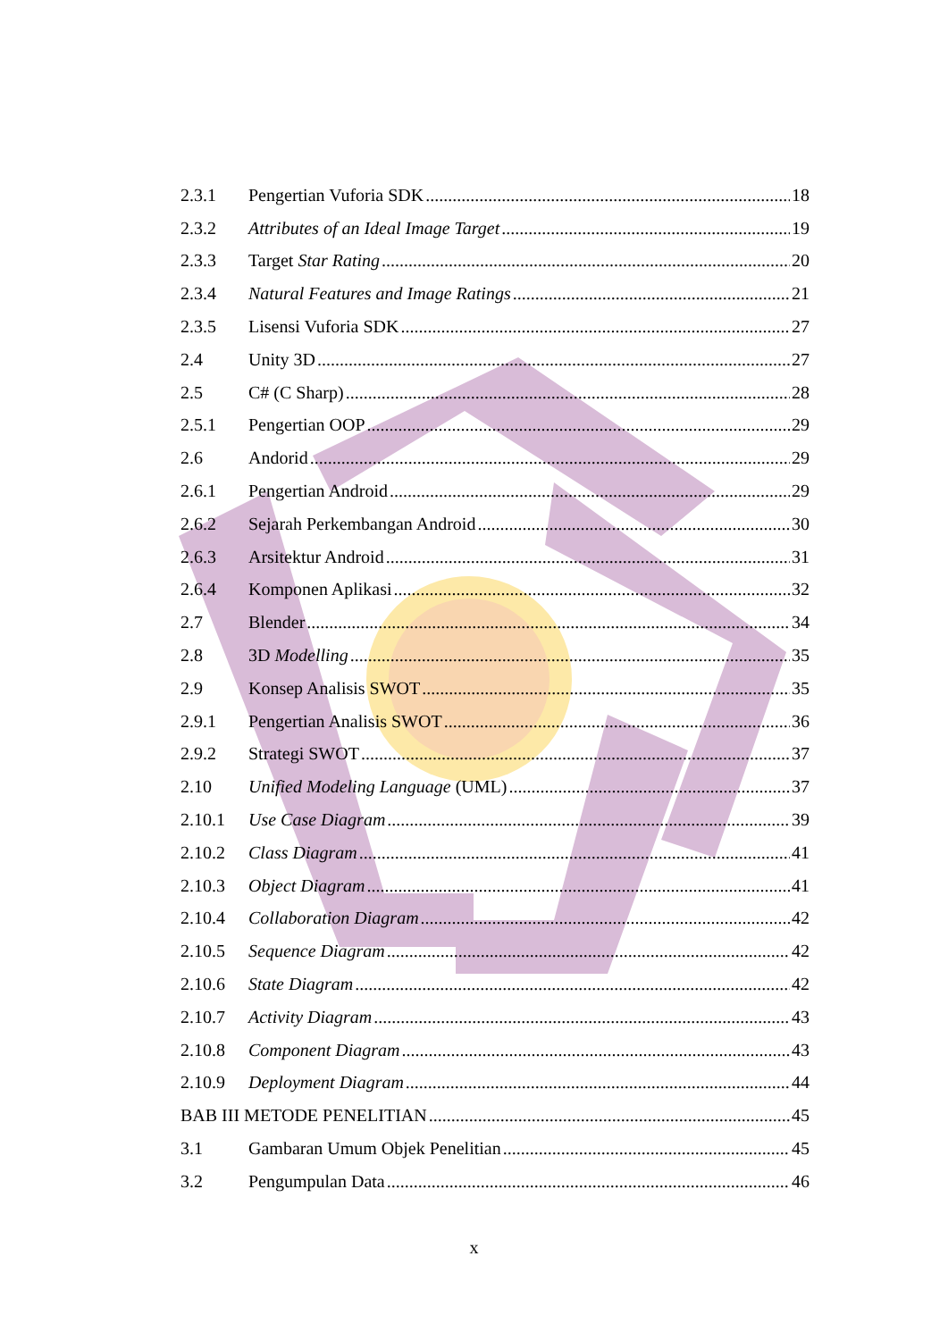2.3.1 Pengertian Vuforia SDK 18
2.3.2 Attributes of an Ideal Image Target 19
2.3.3 Target Star Rating 20
2.3.4 Natural Features and Image Ratings 21
2.3.5 Lisensi Vuforia SDK 27
2.4 Unity 3D 27
2.5 C# (C Sharp) 28
2.5.1 Pengertian OOP 29
2.6 Andorid 29
2.6.1 Pengertian Android 29
2.6.2 Sejarah Perkembangan Android 30
2.6.3 Arsitektur Android 31
2.6.4 Komponen Aplikasi 32
2.7 Blender 34
2.8 3D Modelling 35
2.9 Konsep Analisis SWOT 35
2.9.1 Pengertian Analisis SWOT 36
2.9.2 Strategi SWOT 37
2.10 Unified Modeling Language (UML) 37
2.10.1 Use Case Diagram 39
2.10.2 Class Diagram 41
2.10.3 Object Diagram 41
2.10.4 Collaboration Diagram 42
2.10.5 Sequence Diagram 42
2.10.6 State Diagram 42
2.10.7 Activity Diagram 43
2.10.8 Component Diagram 43
2.10.9 Deployment Diagram 44
BAB III METODE PENELITIAN 45
3.1 Gambaran Umum Objek Penelitian 45
3.2 Pengumpulan Data 46
x